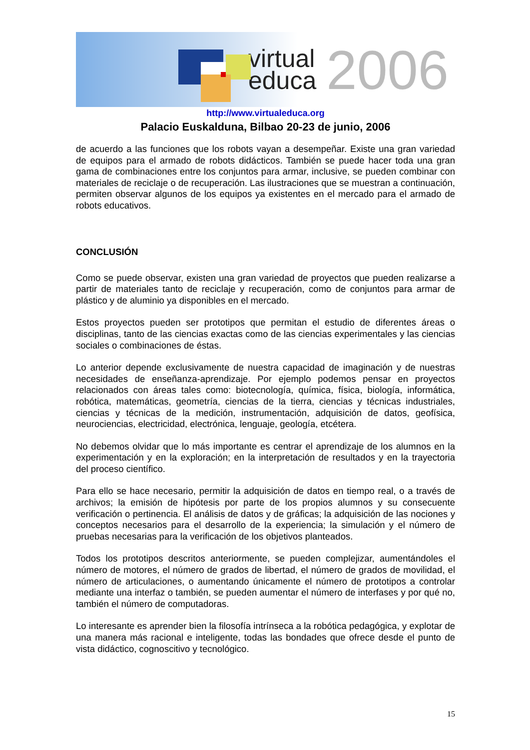virtual
educa
2006
http://www.virtualeduca.org
Palacio Euskalduna, Bilbao 20-23 de junio, 2006
de acuerdo a las funciones que los robots vayan a desempeñar. Existe una gran variedad de equipos para el armado de robots didácticos. También se puede hacer toda una gran gama de combinaciones entre los conjuntos para armar, inclusive, se pueden combinar con materiales de reciclaje o de recuperación. Las ilustraciones que se muestran a continuación, permiten observar algunos de los equipos ya existentes en el mercado para el armado de robots educativos.
CONCLUSIÓN
Como se puede observar, existen una gran variedad de proyectos que pueden realizarse a partir de materiales tanto de reciclaje y recuperación, como de conjuntos para armar de plástico y de aluminio ya disponibles en el mercado.
Estos proyectos pueden ser prototipos que permitan el estudio de diferentes áreas o disciplinas, tanto de las ciencias exactas como de las ciencias experimentales y las ciencias sociales o combinaciones de éstas.
Lo anterior depende exclusivamente de nuestra capacidad de imaginación y de nuestras necesidades de enseñanza-aprendizaje. Por ejemplo podemos pensar en proyectos relacionados con áreas tales como: biotecnología, química, física, biología, informática, robótica, matemáticas, geometría, ciencias de la tierra, ciencias y técnicas industriales, ciencias y técnicas de la medición, instrumentación, adquisición de datos, geofísica, neurociencias, electricidad, electrónica, lenguaje, geología, etcétera.
No debemos olvidar que lo más importante es centrar el aprendizaje de los alumnos en la experimentación y en la exploración; en la interpretación de resultados y en la trayectoria del proceso científico.
Para ello se hace necesario, permitir la adquisición de datos en tiempo real, o a través de archivos; la emisión de hipótesis por parte de los propios alumnos y su consecuente verificación o pertinencia. El análisis de datos y de gráficas; la adquisición de las nociones y conceptos necesarios para el desarrollo de la experiencia; la simulación y el número de pruebas necesarias para la verificación de los objetivos planteados.
Todos los prototipos descritos anteriormente, se pueden complejizar, aumentándoles el número de motores, el número de grados de libertad, el número de grados de movilidad, el número de articulaciones, o aumentando únicamente el número de prototipos a controlar mediante una interfaz o también, se pueden aumentar el número de interfases y por qué no, también el número de computadoras.
Lo interesante es aprender bien la filosofía intrínseca a la robótica pedagógica, y explotar de una manera más racional e inteligente, todas las bondades que ofrece desde el punto de vista didáctico, cognoscitivo y tecnológico.
15